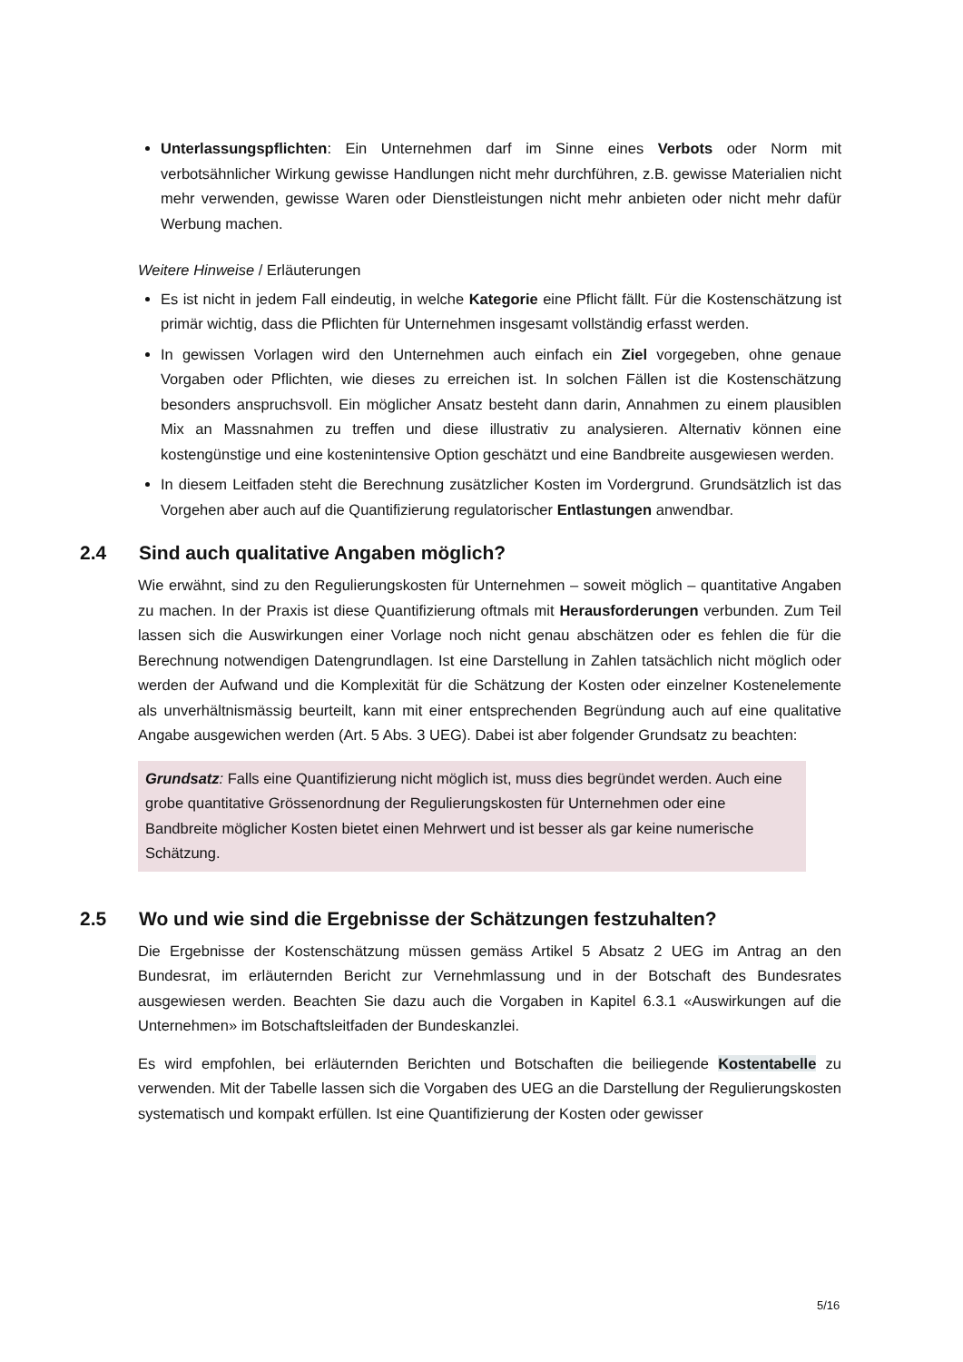Unterlassungspflichten: Ein Unternehmen darf im Sinne eines Verbots oder Norm mit verbotsähnlicher Wirkung gewisse Handlungen nicht mehr durchführen, z.B. gewisse Materialien nicht mehr verwenden, gewisse Waren oder Dienstleistungen nicht mehr anbieten oder nicht mehr dafür Werbung machen.
Weitere Hinweise / Erläuterungen
Es ist nicht in jedem Fall eindeutig, in welche Kategorie eine Pflicht fällt. Für die Kostenschätzung ist primär wichtig, dass die Pflichten für Unternehmen insgesamt vollständig erfasst werden.
In gewissen Vorlagen wird den Unternehmen auch einfach ein Ziel vorgegeben, ohne genaue Vorgaben oder Pflichten, wie dieses zu erreichen ist. In solchen Fällen ist die Kostenschätzung besonders anspruchsvoll. Ein möglicher Ansatz besteht dann darin, Annahmen zu einem plausiblen Mix an Massnahmen zu treffen und diese illustrativ zu analysieren. Alternativ können eine kostengünstige und eine kostenintensive Option geschätzt und eine Bandbreite ausgewiesen werden.
In diesem Leitfaden steht die Berechnung zusätzlicher Kosten im Vordergrund. Grundsätzlich ist das Vorgehen aber auch auf die Quantifizierung regulatorischer Entlastungen anwendbar.
2.4 Sind auch qualitative Angaben möglich?
Wie erwähnt, sind zu den Regulierungskosten für Unternehmen – soweit möglich – quantitative Angaben zu machen. In der Praxis ist diese Quantifizierung oftmals mit Herausforderungen verbunden. Zum Teil lassen sich die Auswirkungen einer Vorlage noch nicht genau abschätzen oder es fehlen die für die Berechnung notwendigen Datengrundlagen. Ist eine Darstellung in Zahlen tatsächlich nicht möglich oder werden der Aufwand und die Komplexität für die Schätzung der Kosten oder einzelner Kostenelemente als unverhältnismässig beurteilt, kann mit einer entsprechenden Begründung auch auf eine qualitative Angabe ausgewichen werden (Art. 5 Abs. 3 UEG). Dabei ist aber folgender Grundsatz zu beachten:
Grundsatz: Falls eine Quantifizierung nicht möglich ist, muss dies begründet werden. Auch eine grobe quantitative Grössenordnung der Regulierungskosten für Unternehmen oder eine Bandbreite möglicher Kosten bietet einen Mehrwert und ist besser als gar keine numerische Schätzung.
2.5 Wo und wie sind die Ergebnisse der Schätzungen festzuhalten?
Die Ergebnisse der Kostenschätzung müssen gemäss Artikel 5 Absatz 2 UEG im Antrag an den Bundesrat, im erläuternden Bericht zur Vernehmlassung und in der Botschaft des Bundesrates ausgewiesen werden. Beachten Sie dazu auch die Vorgaben in Kapitel 6.3.1 «Auswirkungen auf die Unternehmen» im Botschaftsleitfaden der Bundeskanzlei.
Es wird empfohlen, bei erläuternden Berichten und Botschaften die beiliegende Kostentabelle zu verwenden. Mit der Tabelle lassen sich die Vorgaben des UEG an die Darstellung der Regulierungskosten systematisch und kompakt erfüllen. Ist eine Quantifizierung der Kosten oder gewisser
5/16